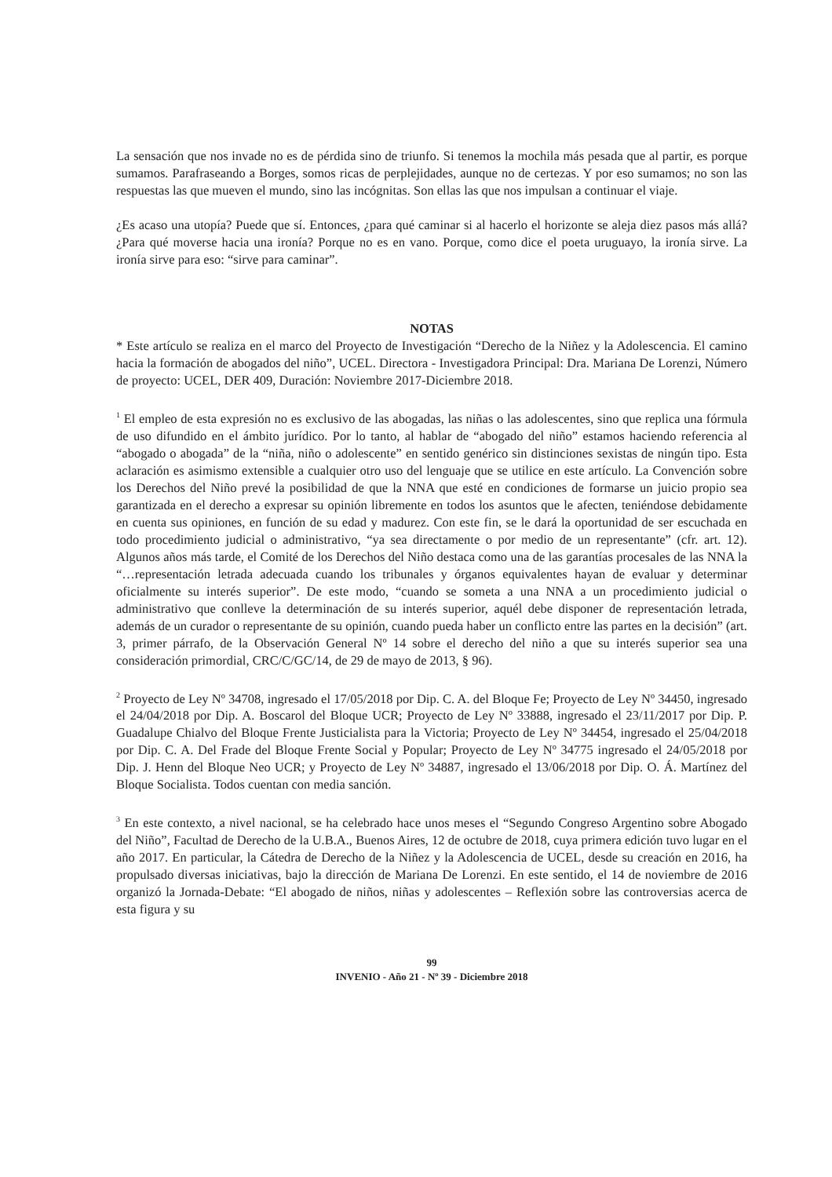La sensación que nos invade no es de pérdida sino de triunfo. Si tenemos la mochila más pesada que al partir, es porque sumamos. Parafraseando a Borges, somos ricas de perplejidades, aunque no de certezas. Y por eso sumamos; no son las respuestas las que mueven el mundo, sino las incógnitas. Son ellas las que nos impulsan a continuar el viaje.
¿Es acaso una utopía? Puede que sí. Entonces, ¿para qué caminar si al hacerlo el horizonte se aleja diez pasos más allá? ¿Para qué moverse hacia una ironía? Porque no es en vano. Porque, como dice el poeta uruguayo, la ironía sirve. La ironía sirve para eso: “sirve para caminar”.
NOTAS
* Este artículo se realiza en el marco del Proyecto de Investigación “Derecho de la Niñez y la Adolescencia. El camino hacia la formación de abogados del niño”, UCEL. Directora - Investigadora Principal: Dra. Mariana De Lorenzi, Número de proyecto: UCEL, DER 409, Duración: Noviembre 2017-Diciembre 2018.
<sup>1</sup> El empleo de esta expresión no es exclusivo de las abogadas, las niñas o las adolescentes, sino que replica una fórmula de uso difundido en el ámbito jurídico. Por lo tanto, al hablar de “abogado del niño” estamos haciendo referencia al “abogado o abogada” de la “niña, niño o adolescente” en sentido genérico sin distinciones sexistas de ningún tipo. Esta aclaración es asimismo extensible a cualquier otro uso del lenguaje que se utilice en este artículo. La Convención sobre los Derechos del Niño prevé la posibilidad de que la NNA que esté en condiciones de formarse un juicio propio sea garantizada en el derecho a expresar su opinión libremente en todos los asuntos que le afecten, teniéndose debidamente en cuenta sus opiniones, en función de su edad y madurez. Con este fin, se le dará la oportunidad de ser escuchada en todo procedimiento judicial o administrativo, “ya sea directamente o por medio de un representante” (cfr. art. 12). Algunos años más tarde, el Comité de los Derechos del Niño destaca como una de las garantías procesales de las NNA la “…representación letrada adecuada cuando los tribunales y órganos equivalentes hayan de evaluar y determinar oficialmente su interés superior”. De este modo, “cuando se someta a una NNA a un procedimiento judicial o administrativo que conlleve la determinación de su interés superior, aquél debe disponer de representación letrada, además de un curador o representante de su opinión, cuando pueda haber un conflicto entre las partes en la decisión” (art. 3, primer párrafo, de la Observación General Nº 14 sobre el derecho del niño a que su interés superior sea una consideración primordial, CRC/C/GC/14, de 29 de mayo de 2013, § 96).
<sup>2</sup> Proyecto de Ley Nº 34708, ingresado el 17/05/2018 por Dip. C. A. del Bloque Fe; Proyecto de Ley Nº 34450, ingresado el 24/04/2018 por Dip. A. Boscarol del Bloque UCR; Proyecto de Ley Nº 33888, ingresado el 23/11/2017 por Dip. P. Guadalupe Chialvo del Bloque Frente Justicialista para la Victoria; Proyecto de Ley Nº 34454, ingresado el 25/04/2018 por Dip. C. A. Del Frade del Bloque Frente Social y Popular; Proyecto de Ley Nº 34775 ingresado el 24/05/2018 por Dip. J. Henn del Bloque Neo UCR; y Proyecto de Ley Nº 34887, ingresado el 13/06/2018 por Dip. O. Á. Martínez del Bloque Socialista. Todos cuentan con media sanción.
<sup>3</sup> En este contexto, a nivel nacional, se ha celebrado hace unos meses el “Segundo Congreso Argentino sobre Abogado del Niño”, Facultad de Derecho de la U.B.A., Buenos Aires, 12 de octubre de 2018, cuya primera edición tuvo lugar en el año 2017. En particular, la Cátedra de Derecho de la Niñez y la Adolescencia de UCEL, desde su creación en 2016, ha propulsado diversas iniciativas, bajo la dirección de Mariana De Lorenzi. En este sentido, el 14 de noviembre de 2016 organizó la Jornada-Debate: “El abogado de niños, niñas y adolescentes – Reflexión sobre las controversias acerca de esta figura y su
99
INVENIO - Año 21 - Nº 39 - Diciembre 2018